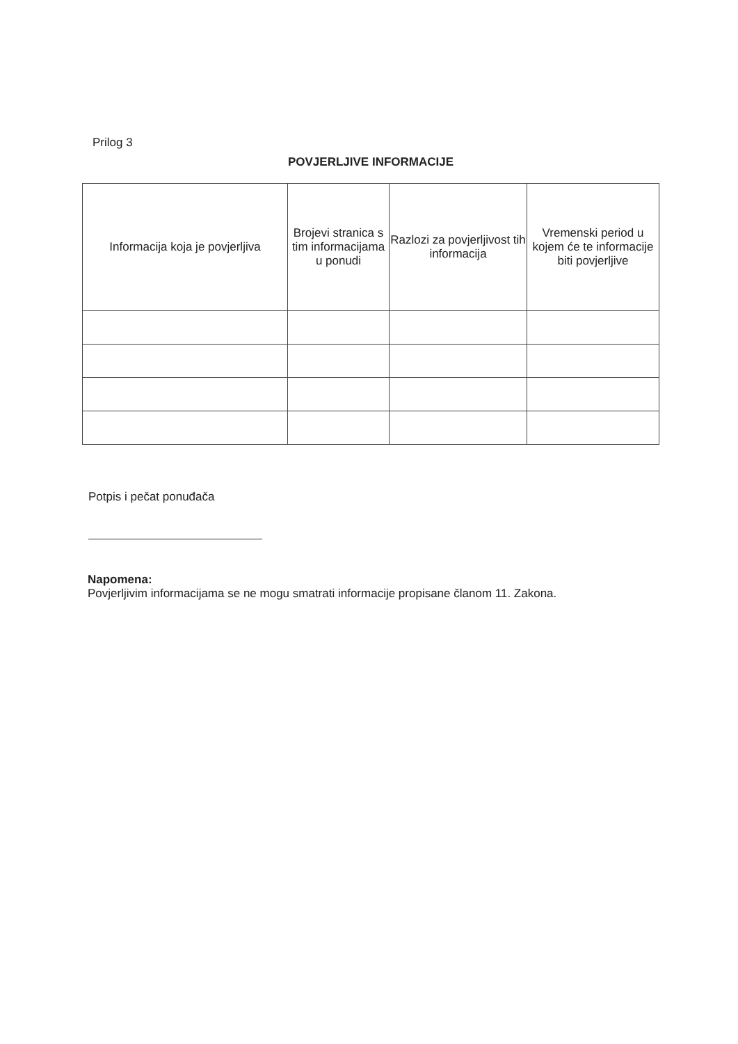Prilog 3
POVJERLJIVE INFORMACIJE
| Informacija koja je povjerljiva | Brojevi stranica s tim informacijama u ponudi | Razlozi za povjerljivost tih informacija | Vremenski period u kojem će te informacije biti povjerljive |
| --- | --- | --- | --- |
Potpis i pečat ponuđača
Napomena:
Povjerljivim informacijama se ne mogu smatrati informacije propisane članom 11. Zakona.